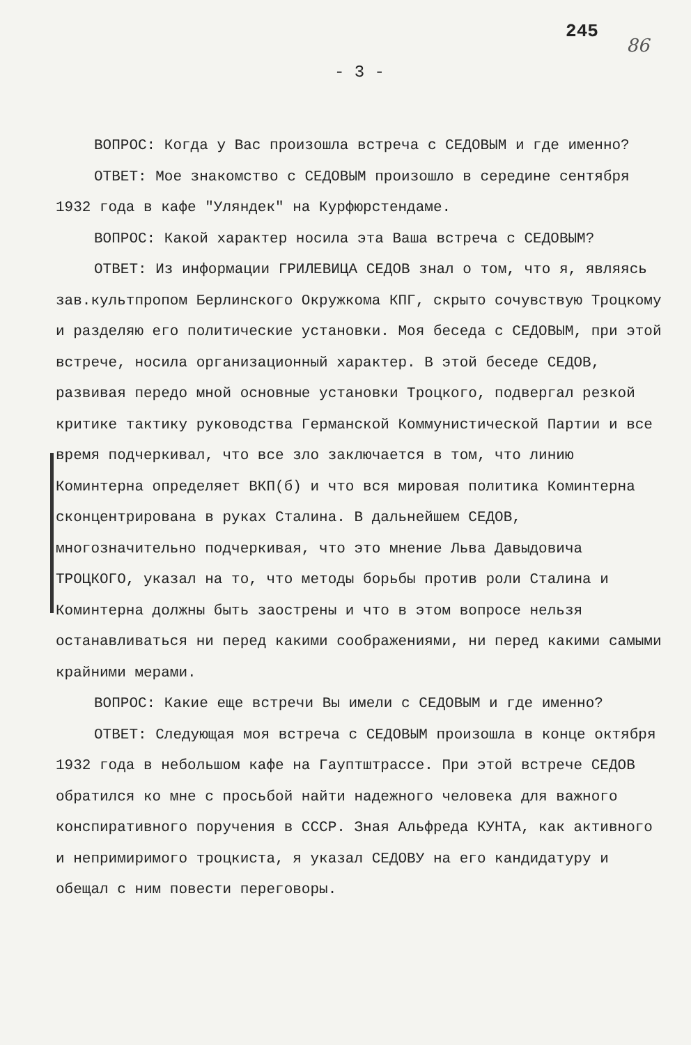245 86
- 3 -
ВОПРОС: Когда у Вас произошла встреча с СЕДОВЫМ и где именно?
ОТВЕТ: Мое знакомство с СЕДОВЫМ произошло в середине сентября 1932 года в кафе "Уляндек" на Курфюрстендаме.
ВОПРОС: Какой характер носила эта Ваша встреча с СЕДОВЫМ?
ОТВЕТ: Из информации ГРИЛЕВИЦА СЕДОВ знал о том, что я, являясь зав.культпропом Берлинского Окружкома КПГ, скрыто сочувствую Троцкому и разделяю его политические установки. Моя беседа с СЕДОВЫМ, при этой встрече, носила организационный характер. В этой беседе СЕДОВ, развивая передо мной основные установки Троцкого, подвергал резкой критике тактику руководства Германской Коммунистической Партии и все время подчеркивал, что все зло заключается в том, что линию Коминтерна определяет ВКП(б) и что вся мировая политика Коминтерна сконцентрирована в руках Сталина. В дальнейшем СЕДОВ, многозначительно подчеркивая, что это мнение Льва Давыдовича ТРОЦКОГО, указал на то, что методы борьбы против роли Сталина и Коминтерна должны быть заострены и что в этом вопросе нельзя останавливаться ни перед какими соображениями, ни перед какими самыми крайними мерами.
ВОПРОС: Какие еще встречи Вы имели с СЕДОВЫМ и где именно?
ОТВЕТ: Следующая моя встреча с СЕДОВЫМ произошла в конце октября 1932 года в небольшом кафе на Гауптштрассе. При этой встрече СЕДОВ обратился ко мне с просьбой найти надежного человека для важного конспиративного поручения в СССР. Зная Альфреда КУНТА, как активного и непримиримого троцкиста, я указал СЕДОВУ на его кандидатуру и обещал с ним повести переговоры.